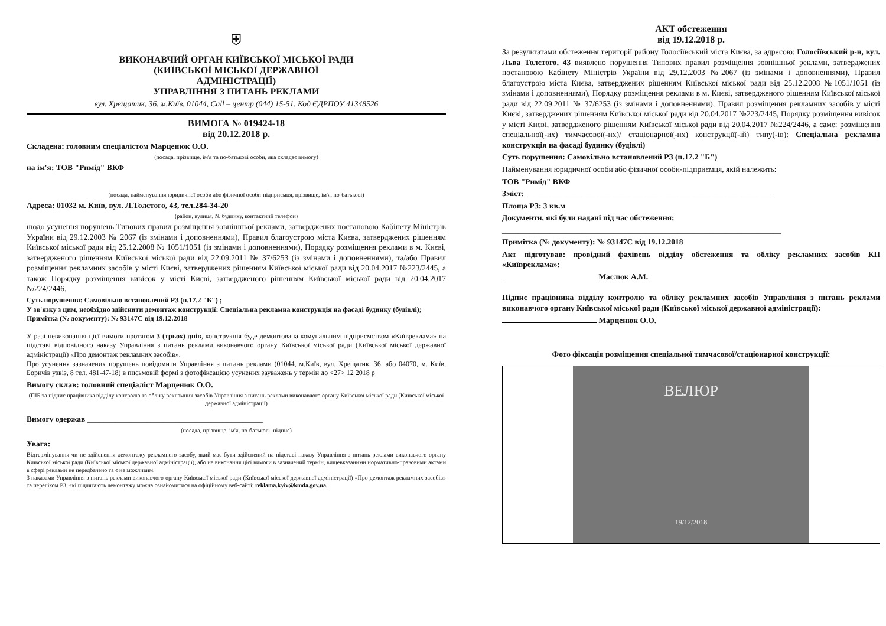⛨
ВИКОНАВЧИЙ ОРГАН КИЇВСЬКОЇ МІСЬКОЇ РАДИ
(КИЇВСЬКОЇ МІСЬКОЇ ДЕРЖАВНОЇ
АДМІНІСТРАЦІЇ)
УПРАВЛІННЯ З ПИТАНЬ РЕКЛАМИ
вул. Хрещатик, 36, м.Київ, 01044, Call – центр (044) 15-51, Код ЄДРПОУ 41348526
ВИМОГА № 019424-18
від 20.12.2018 р.
Складена: головним спеціалістом Марценюк О.О.
(посада, прізвище, ім'я та по-батькові особи, яка складає вимогу)
на ім'я: ТОВ "Римід" ВКФ
(посада, найменування юридичної особи або фізичної особи-підприємця, прізвище, ім'я, по-батькові)
Адреса: 01032 м. Київ, вул. Л.Толстого, 43, тел.284-34-20
(район, вулиця, № будинку, контактний телефон)
щодо усунення порушень Типових правил розміщення зовнішньої реклами, затверджених постановою Кабінету Міністрів України від 29.12.2003 № 2067 (із змінами і доповненнями), Правил благоустрою міста Києва, затверджених рішенням Київської міської ради від 25.12.2008 № 1051/1051 (із змінами і доповненнями), Порядку розміщення реклами в м. Києві, затвердженого рішенням Київської міської ради від 22.09.2011 № 37/6253 (із змінами і доповненнями), та/або Правил розміщення рекламних засобів у місті Києві, затверджених рішенням Київської міської ради від 20.04.2017 №223/2445, а також Порядку розміщення вивісок у місті Києві, затвердженого рішенням Київської міської ради від 20.04.2017 №224/2446.
Суть порушення: Самовільно встановлений РЗ (п.17.2 "Б") ;
У зв'язку з цим, необхідно здійснити демонтаж конструкції: Спеціальна рекламна конструкція на фасаді будинку (будівлі);
Примітка (№ документу): № 93147С від 19.12.2018
У разі невиконання цієї вимоги протягом 3 (трьох) днів, конструкція буде демонтована комунальним підприємством «Київреклама» на підставі відповідного наказу Управління з питань реклами виконавчого органу Київської міської ради (Київської міської державної адміністрації) «Про демонтаж рекламних засобів».
Про усунення зазначених порушень повідомити Управління з питань реклами (01044, м.Київ, вул. Хрещатик, 36, або 04070, м. Київ, Боричів узвіз, 8 тел. 481-47-18) в письмовій формі з фотофіксацією усунених зауважень у термін до <27> 12 2018 р
Вимогу склав: головний спеціаліст Марценюк О.О.
(ПІБ та підпис працівника відділу контролю та обліку рекламних засобів Управління з питань реклами виконавчого органу Київської міської ради (Київської міської державної адміністрації)
Вимогу одержав ____________________________________________
(посада, прізвище, ім'я, по-батькові, підпис)
Увага:
Відтермінування чи не здійснення демонтажу рекламного засобу, який має бути здійснений на підставі наказу Управління з питань реклами виконавчого органу Київської міської ради (Київської міської державної адміністрації), або не виконання цієї вимоги в зазначений термін, вищевказаними нормативно-правовими актами в сфері реклами не передбачено та є не можливим.
З наказами Управління з питань реклами виконавчого органу Київської міської ради (Київської міської державної адміністрації) «Про демонтаж рекламних засобів» та переліком РЗ, які підлягають демонтажу можна ознайомитися на офіційному веб-сайті: reklama.kyiv@kmda.gov.ua.
АКТ обстеження
від 19.12.2018 р.
За результатами обстеження території району Голосіївський міста Києва, за адресою: Голосіївський р-н, вул. Льва Толстого, 43 виявлено порушення Типових правил розміщення зовнішньої реклами, затверджених постановою Кабінету Міністрів України від 29.12.2003 №2067 (із змінами і доповненнями), Правил благоустрою міста Києва, затверджених рішенням Київської міської ради від 25.12.2008 №1051/1051 (із змінами і доповненнями), Порядку розміщення реклами в м. Києві, затвердженого рішенням Київської міської ради від 22.09.2011 № 37/6253 (із змінами і доповненнями), Правил розміщення рекламних засобів у місті Києві, затверджених рішенням Київської міської ради від 20.04.2017 №223/2445, Порядку розміщення вивісок у місті Києві, затвердженого рішенням Київської міської ради від 20.04.2017 №224/2446, а саме: розміщення спеціальної(-их) тимчасової(-их)/ стаціонарної(-их) конструкції(-ій) типу(-ів): Спеціальна рекламна конструкція на фасаді будинку (будівлі)
Суть порушення: Самовільно встановлений РЗ (п.17.2 "Б")
Найменування юридичної особи або фізичної особи-підприємця, якій належить:
ТОВ "Римід" ВКФ
Зміст: ______________________________________________________________
Площа РЗ: 3 кв.м
Документи, які були надані під час обстеження:
______________________________________________________________________
Примітка (№ документу): № 93147С від 19.12.2018
Акт підготував: провідний фахівець відділу обстеження та обліку рекламних засобів КП «Київреклама»:
Маслюк А.М.
Підпис працівника відділу контролю та обліку рекламних засобів Управління з питань реклами виконавчого органу Київської міської ради (Київської міської державної адміністрації):
Марценюк О.О.
Фото фіксація розміщення спеціальної тимчасової/стаціонарної конструкції:
ВЕЛЮР
19/12/2018